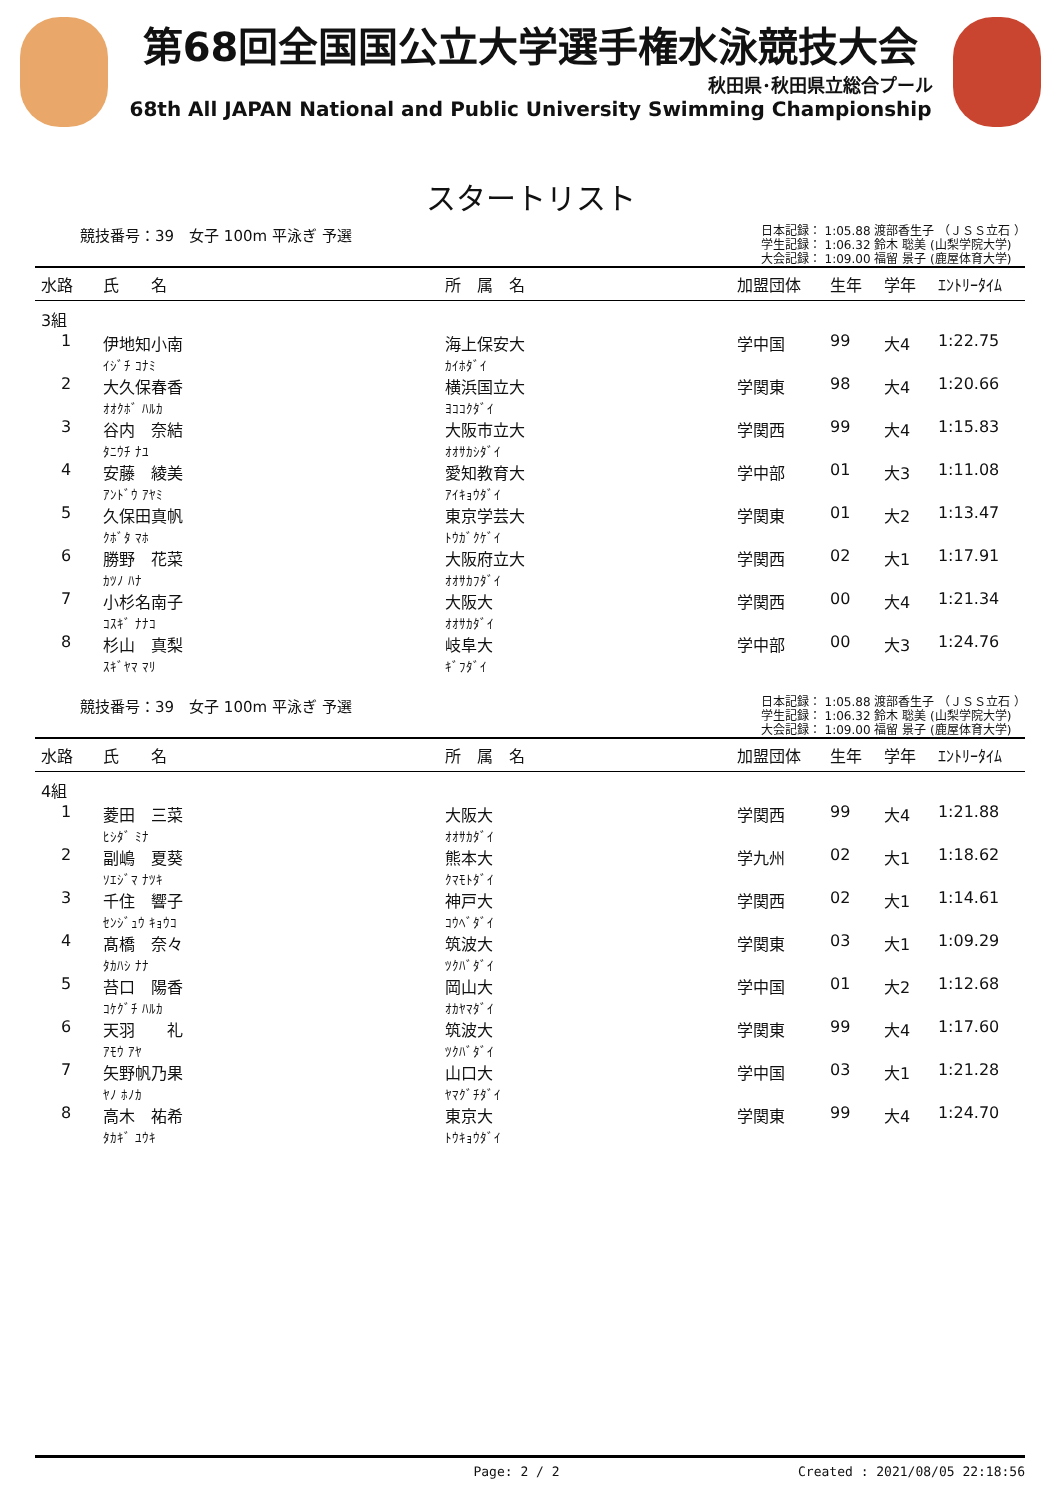第68回全国国公立大学選手権水泳競技大会
秋田県･秋田県立総合プール
68th All JAPAN National and Public University Swimming Championship
スタートリスト
競技番号：39　女子 100m 平泳ぎ 予選
日本記録： 1:05.88 渡部香生子 （ＪＳＳ立石 ）
学生記録： 1:06.32 鈴木 聡美 (山梨学院大学)
大会記録： 1:09.00 福留 景子 (鹿屋体育大学)
| 水路 | 氏 名 | 所 属 名 | 加盟団体 | 生年 | 学年 | ｴﾝﾄﾘｰﾀｲﾑ |
| --- | --- | --- | --- | --- | --- | --- |
| 3組 | | | | | | |
| 1 | 伊地知小南 ｲｼﾞﾁ ｺﾅﾐ | 海上保安大 ｶｲﾎﾀﾞｲ | 学中国 | 99 | 大4 | 1:22.75 |
| 2 | 大久保春香 ｵｵｸﾎﾞ ﾊﾙｶ | 横浜国立大 ﾖｺｺｸﾀﾞｲ | 学関東 | 98 | 大4 | 1:20.66 |
| 3 | 谷内 奈結 ﾀﾆｳﾁ ﾅﾕ | 大阪市立大 ｵｵｻｶｼﾀﾞｲ | 学関西 | 99 | 大4 | 1:15.83 |
| 4 | 安藤 綾美 ｱﾝﾄﾞｳ ｱﾔﾐ | 愛知教育大 ｱｲｷｮｳﾀﾞｲ | 学中部 | 01 | 大3 | 1:11.08 |
| 5 | 久保田真帆 ｸﾎﾞﾀ ﾏﾎ | 東京学芸大 ﾄｳｶﾞｸｹﾞｲ | 学関東 | 01 | 大2 | 1:13.47 |
| 6 | 勝野 花菜 ｶﾂﾉ ﾊﾅ | 大阪府立大 ｵｵｻｶﾌﾀﾞｲ | 学関西 | 02 | 大1 | 1:17.91 |
| 7 | 小杉名南子 ｺｽｷﾞ ﾅﾅｺ | 大阪大 ｵｵｻｶﾀﾞｲ | 学関西 | 00 | 大4 | 1:21.34 |
| 8 | 杉山 真梨 ｽｷﾞﾔﾏ ﾏﾘ | 岐阜大 ｷﾞﾌﾀﾞｲ | 学中部 | 00 | 大3 | 1:24.76 |
競技番号：39　女子 100m 平泳ぎ 予選
日本記録： 1:05.88 渡部香生子 （ＪＳＳ立石 ）
学生記録： 1:06.32 鈴木 聡美 (山梨学院大学)
大会記録： 1:09.00 福留 景子 (鹿屋体育大学)
| 水路 | 氏 名 | 所 属 名 | 加盟団体 | 生年 | 学年 | ｴﾝﾄﾘｰﾀｲﾑ |
| --- | --- | --- | --- | --- | --- | --- |
| 4組 | | | | | | |
| 1 | 菱田 三菜 ﾋｼﾀﾞ ﾐﾅ | 大阪大 ｵｵｻｶﾀﾞｲ | 学関西 | 99 | 大4 | 1:21.88 |
| 2 | 副嶋 夏葵 ｿｴｼﾞﾏ ﾅﾂｷ | 熊本大 ｸﾏﾓﾄﾀﾞｲ | 学九州 | 02 | 大1 | 1:18.62 |
| 3 | 千住 響子 ｾﾝｼﾞｭｳ ｷｮｳｺ | 神戸大 ｺｳﾍﾞﾀﾞｲ | 学関西 | 02 | 大1 | 1:14.61 |
| 4 | 髙橋 奈々 ﾀｶﾊｼ ﾅﾅ | 筑波大 ﾂｸﾊﾞﾀﾞｲ | 学関東 | 03 | 大1 | 1:09.29 |
| 5 | 苔口 陽香 ｺｹｸﾞﾁ ﾊﾙｶ | 岡山大 ｵｶﾔﾏﾀﾞｲ | 学中国 | 01 | 大2 | 1:12.68 |
| 6 | 天羽 礼 ｱﾓｳ ｱﾔ | 筑波大 ﾂｸﾊﾞﾀﾞｲ | 学関東 | 99 | 大4 | 1:17.60 |
| 7 | 矢野帆乃果 ﾔﾉ ﾎﾉｶ | 山口大 ﾔﾏｸﾞﾁﾀﾞｲ | 学中国 | 03 | 大1 | 1:21.28 |
| 8 | 高木 祐希 ﾀｶｷﾞ ﾕｳｷ | 東京大 ﾄｳｷｮｳﾀﾞｲ | 学関東 | 99 | 大4 | 1:24.70 |
Page: 2 / 2 Created : 2021/08/05 22:18:56